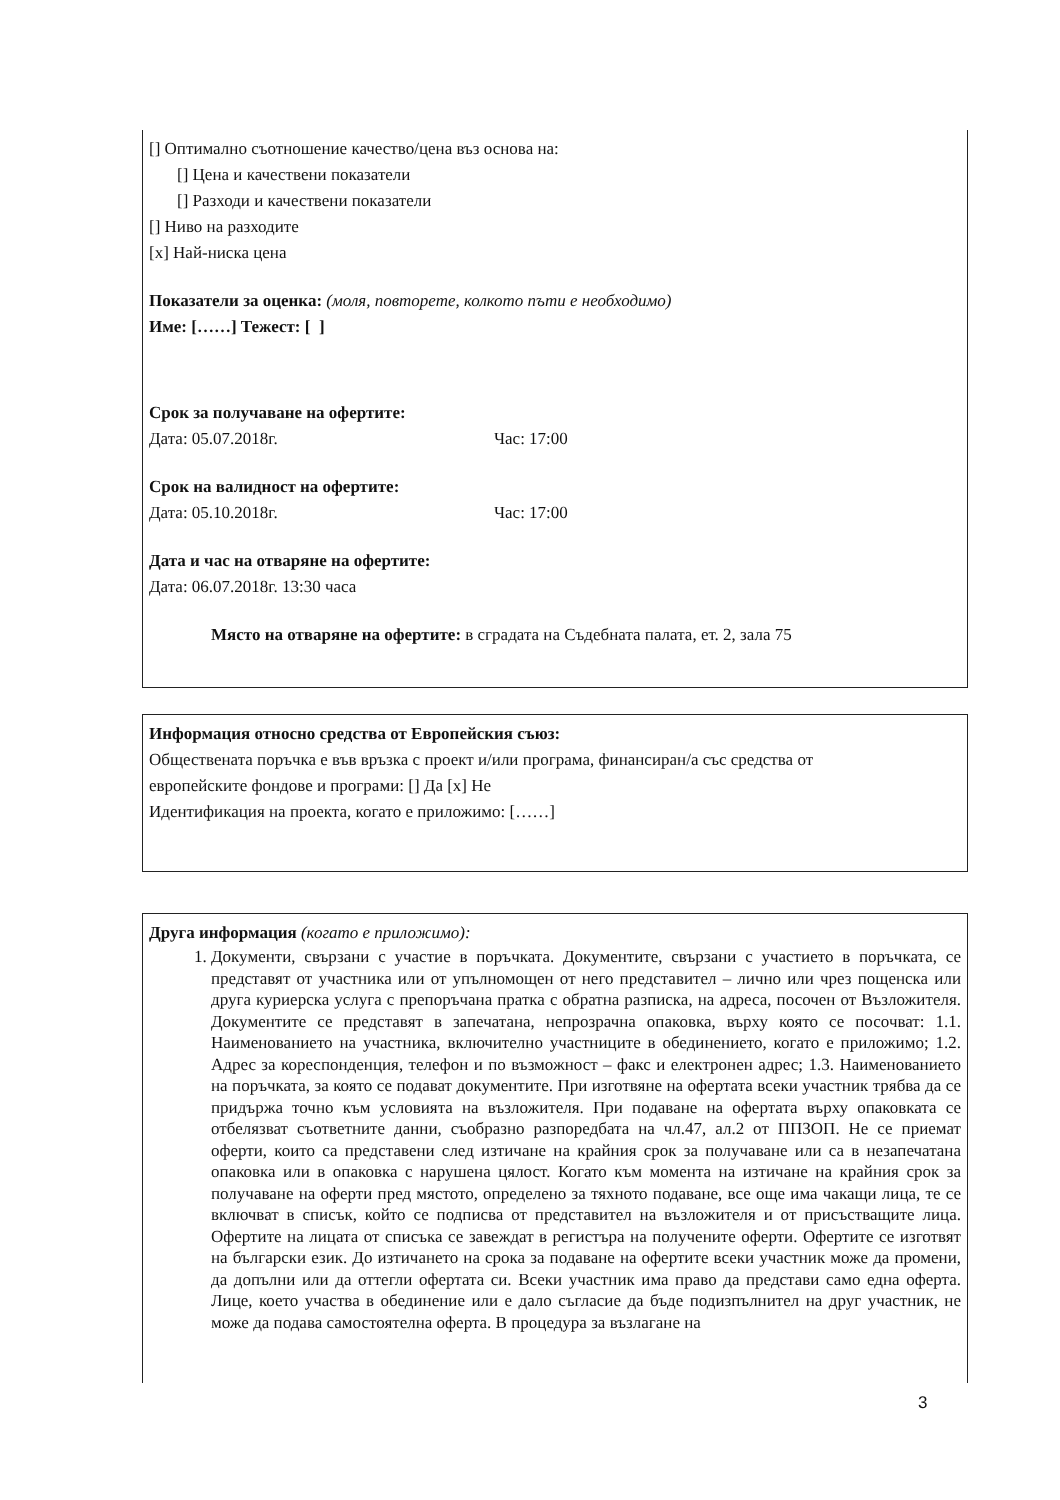[] Оптимално съотношение качество/цена въз основа на:
[] Цена и качествени показатели
[] Разходи и качествени показатели
[] Ниво на разходите
[x] Най-ниска цена
Показатели за оценка: (моля, повторете, колкото пъти е необходимо)
Име: [……] Тежест: [ ]
Срок за получаване на офертите:
Дата: 05.07.2018г. Час: 17:00
Срок на валидност на офертите:
Дата: 05.10.2018г. Час: 17:00
Дата и час на отваряне на офертите:
Дата: 06.07.2018г. 13:30 часа
Място на отваряне на офертите: в сградата на Съдебната палата, ет. 2, зала 75
Информация относно средства от Европейския съюз:
Обществената поръчка е във връзка с проект и/или програма, финансиран/а със средства от
европейските фондове и програми: [] Да [x] Не
Идентификация на проекта, когато е приложимо: [……]
Друга информация (когато е приложимо):
1. Документи, свързани с участие в поръчката. Документите, свързани с участието в поръчката, се представят от участника или от упълномощен от него представител – лично или чрез пощенска или друга куриерска услуга с препоръчана пратка с обратна разписка, на адреса, посочен от Възложителя. Документите се представят в запечатана, непрозрачна опаковка, върху която се посочват: 1.1. Наименованието на участника, включително участниците в обединението, когато е приложимо; 1.2. Адрес за кореспонденция, телефон и по възможност – факс и електронен адрес; 1.3. Наименованието на поръчката, за която се подават документите. При изготвяне на офертата всеки участник трябва да се придържа точно към условията на възложителя. При подаване на офертата върху опаковката се отбелязват съответните данни, съобразно разпоредбата на чл.47, ал.2 от ППЗОП. Не се приемат оферти, които са представени след изтичане на крайния срок за получаване или са в незапечатана опаковка или в опаковка с нарушена цялост. Когато към момента на изтичане на крайния срок за получаване на оферти пред мястото, определено за тяхното подаване, все още има чакащи лица, те се включват в списък, който се подписва от представител на възложителя и от присъстващите лица. Офертите на лицата от списъка се завеждат в регистъра на получените оферти. Офертите се изготвят на български език. До изтичането на срока за подаване на офертите всеки участник може да промени, да допълни или да оттегли офертата си. Всеки участник има право да представи само една оферта. Лице, което участва в обединение или е дало съгласие да бъде подизпълнител на друг участник, не може да подава самостоятелна оферта. В процедура за възлагане на
3